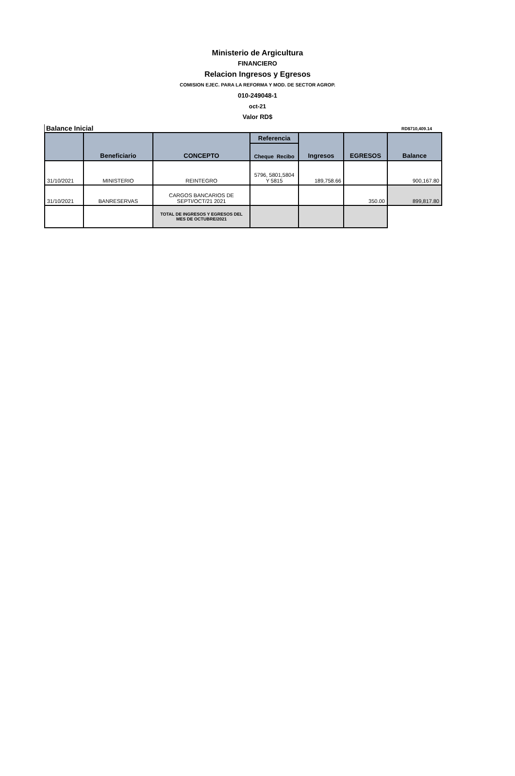Ministerio de Argicultura
FINANCIERO
Relacion Ingresos y Egresos
COMISION EJEC. PARA LA REFORMA Y MOD. DE SECTOR AGROP.
010-249048-1
oct-21
Valor RD$
Balance Inicial RD$710,409.14
| | Beneficiario | CONCEPTO | Referencia | Ingresos | EGRESOS | Balance |
| --- | --- | --- | --- | --- | --- | --- |
| | | | Cheque Recibo | | | |
| 31/10/2021 | MINISTERIO | REINTEGRO | 5796, 5801,5804 Y 5815 | 189,758.66 | | 900,167.80 |
| 31/10/2021 | BANRESERVAS | CARGOS BANCARIOS DE SEPTI/OCT/21 2021 | | | 350.00 | 899,817.80 |
| | | TOTAL DE INGRESOS Y EGRESOS DEL MES DE OCTUBRE/2021 | | | | |